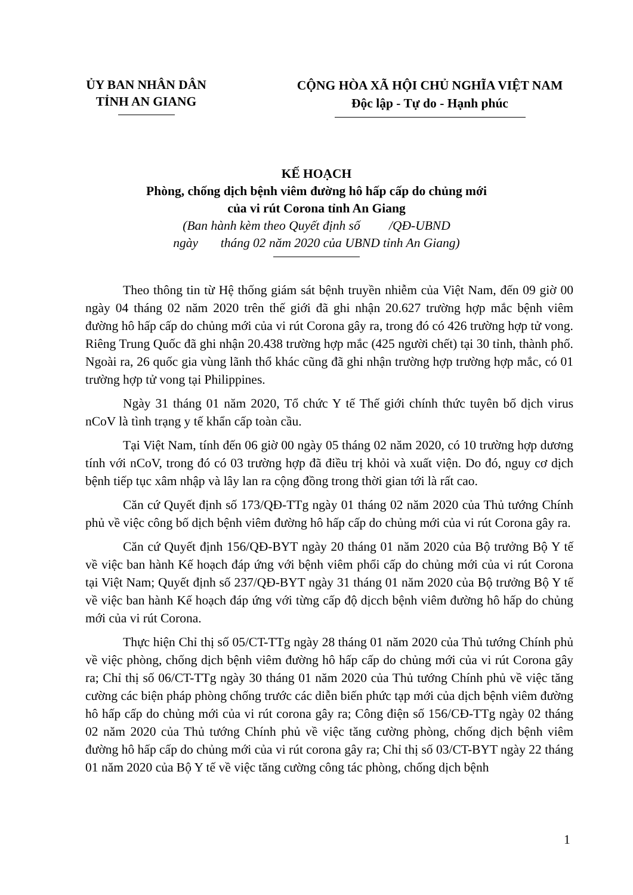ỦY BAN NHÂN DÂN
TỈNH AN GIANG
CỘNG HÒA XÃ HỘI CHỦ NGHĨA VIỆT NAM
Độc lập - Tự do - Hạnh phúc
KẾ HOẠCH
Phòng, chống dịch bệnh viêm đường hô hấp cấp do chủng mới
của vi rút Corona tỉnh An Giang
(Ban hành kèm theo Quyết định số /QĐ-UBND
ngày tháng 02 năm 2020 của UBND tỉnh An Giang)
Theo thông tin từ Hệ thống giám sát bệnh truyền nhiễm của Việt Nam, đến 09 giờ 00 ngày 04 tháng 02 năm 2020 trên thế giới đã ghi nhận 20.627 trường hợp mắc bệnh viêm đường hô hấp cấp do chủng mới của vi rút Corona gây ra, trong đó có 426 trường hợp tử vong. Riêng Trung Quốc đã ghi nhận 20.438 trường hợp mắc (425 người chết) tại 30 tỉnh, thành phố. Ngoài ra, 26 quốc gia vùng lãnh thổ khác cũng đã ghi nhận trường hợp trường hợp mắc, có 01 trường hợp tử vong tại Philippines.
Ngày 31 tháng 01 năm 2020, Tổ chức Y tế Thế giới chính thức tuyên bố dịch virus nCoV là tình trạng y tế khẩn cấp toàn cầu.
Tại Việt Nam, tính đến 06 giờ 00 ngày 05 tháng 02 năm 2020, có 10 trường hợp dương tính với nCoV, trong đó có 03 trường hợp đã điều trị khỏi và xuất viện. Do đó, nguy cơ dịch bệnh tiếp tục xâm nhập và lây lan ra cộng đồng trong thời gian tới là rất cao.
Căn cứ Quyết định số 173/QĐ-TTg ngày 01 tháng 02 năm 2020 của Thủ tướng Chính phủ về việc công bố dịch bệnh viêm đường hô hấp cấp do chủng mới của vi rút Corona gây ra.
Căn cứ Quyết định 156/QĐ-BYT ngày 20 tháng 01 năm 2020 của Bộ trưởng Bộ Y tế về việc ban hành Kế hoạch đáp ứng với bệnh viêm phổi cấp do chủng mới của vi rút Corona tại Việt Nam; Quyết định số 237/QĐ-BYT ngày 31 tháng 01 năm 2020 của Bộ trưởng Bộ Y tế về việc ban hành Kế hoạch đáp ứng với từng cấp độ dịcch bệnh viêm đường hô hấp do chủng mới của vi rút Corona.
Thực hiện Chỉ thị số 05/CT-TTg ngày 28 tháng 01 năm 2020 của Thủ tướng Chính phủ về việc phòng, chống dịch bệnh viêm đường hô hấp cấp do chủng mới của vi rút Corona gây ra; Chỉ thị số 06/CT-TTg ngày 30 tháng 01 năm 2020 của Thủ tướng Chính phủ về việc tăng cường các biện pháp phòng chống trước các diễn biến phức tạp mới của dịch bệnh viêm đường hô hấp cấp do chủng mới của vi rút corona gây ra; Công điện số 156/CĐ-TTg ngày 02 tháng 02 năm 2020 của Thủ tướng Chính phủ về việc tăng cường phòng, chống dịch bệnh viêm đường hô hấp cấp do chủng mới của vi rút corona gây ra; Chỉ thị số 03/CT-BYT ngày 22 tháng 01 năm 2020 của Bộ Y tế về việc tăng cường công tác phòng, chống dịch bệnh
1